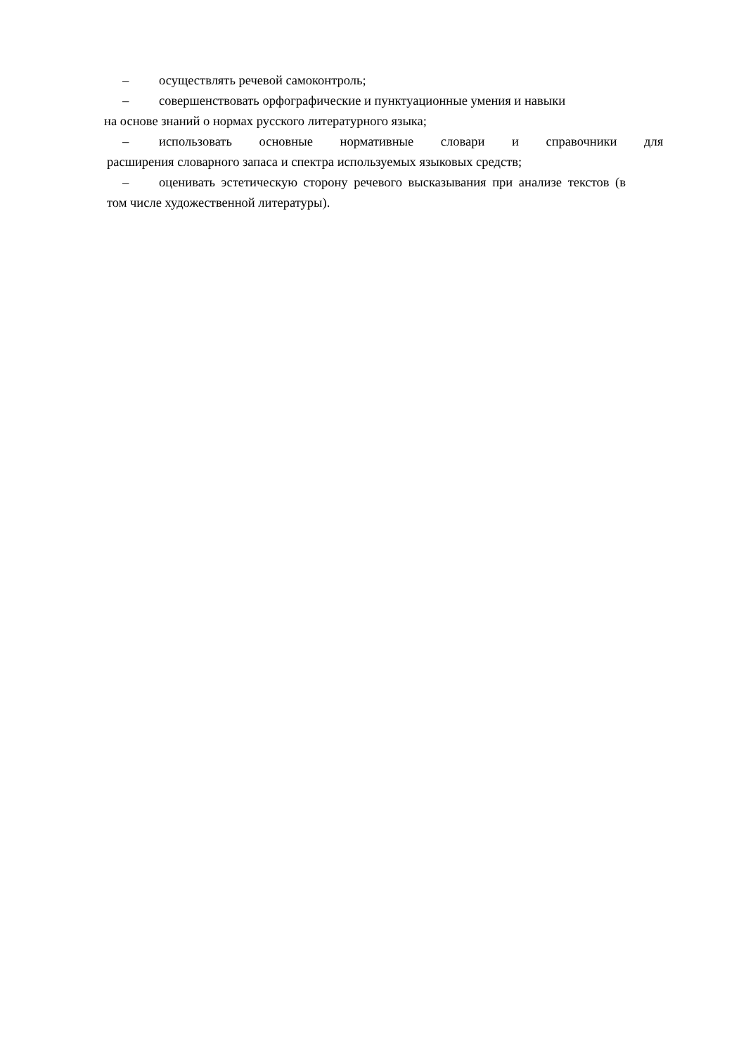– осуществлять речевой самоконтроль;
– совершенствовать орфографические и пунктуационные умения и навыки
на основе знаний о нормах русского литературного языка;
– использовать основные нормативные словари и справочники для
расширения словарного запаса и спектра используемых языковых средств;
– оценивать эстетическую сторону речевого высказывания при анализе текстов (в
том числе художественной литературы).